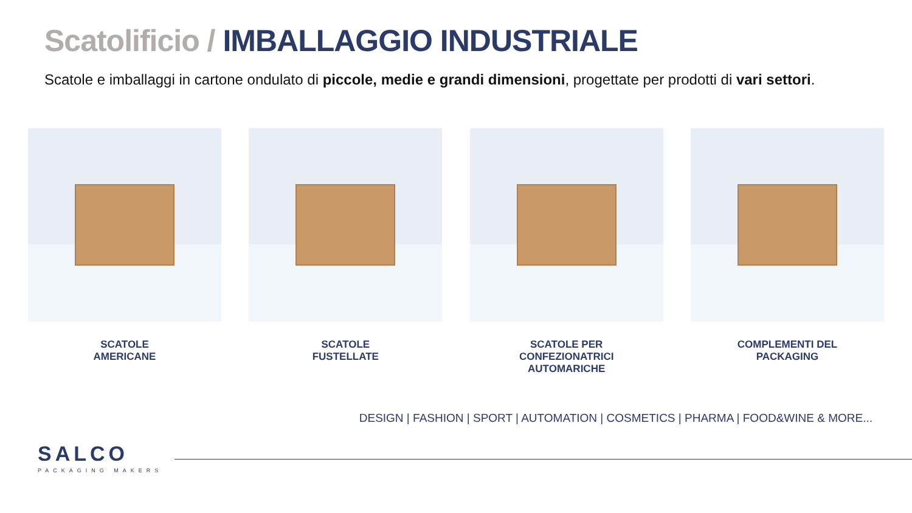Scatolificio / IMBALLAGGIO INDUSTRIALE
Scatole e imballaggi in cartone ondulato di piccole, medie e grandi dimensioni, progettate per prodotti di vari settori.
SCATOLE
AMERICANE
SCATOLE
FUSTELLATE
SCATOLE PER
CONFEZIONATRICI
AUTOMARICHE
COMPLEMENTI DEL
PACKAGING
DESIGN | FASHION | SPORT | AUTOMATION | COSMETICS | PHARMA | FOOD&WINE & MORE...
SALCO
PACKAGING MAKERS